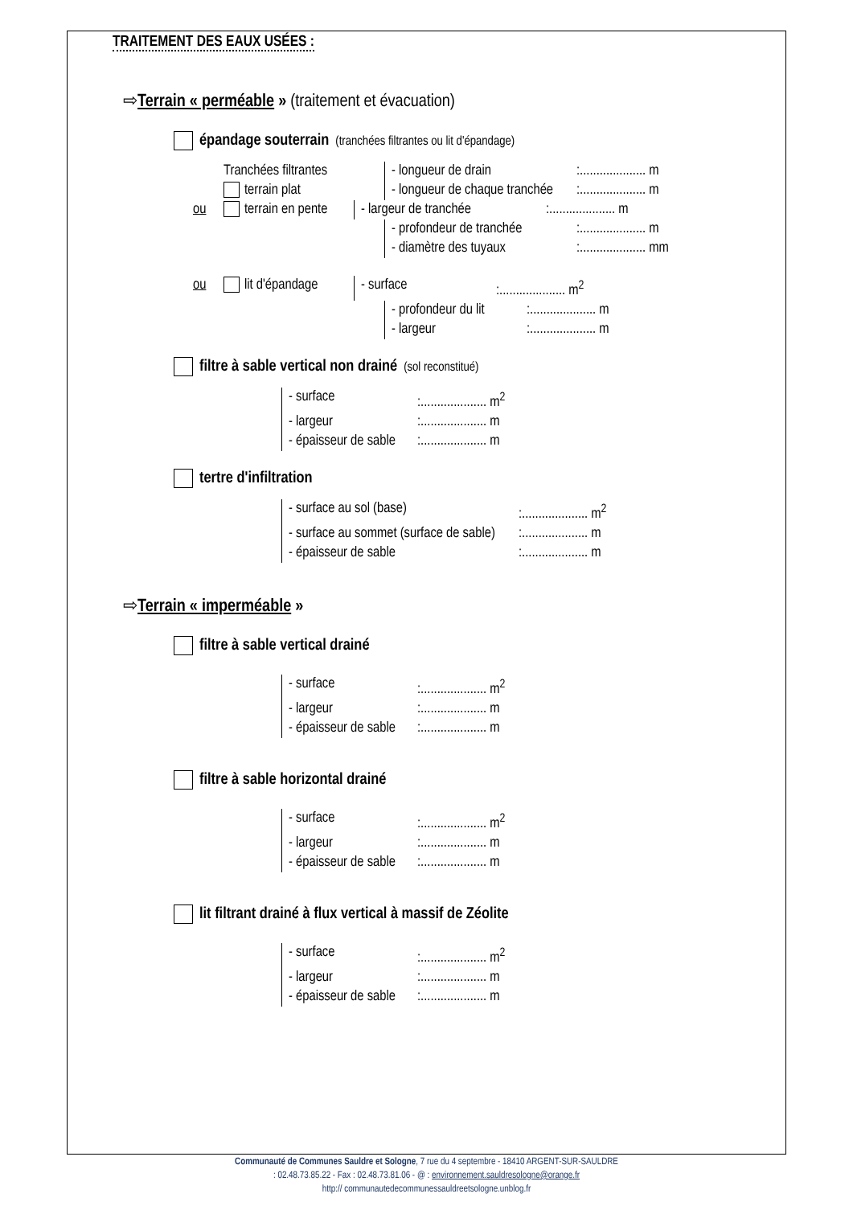TRAITEMENT DES EAUX USÉES :
⇨Terrain « perméable » (traitement et évacuation)
épandage souterrain (tranchées filtrantes ou lit d'épandage)
Tranchées filtrantes - longueur de drain:.................... m
terrain plat - longueur de chaque tranchée:.................... m
ou terrain en pente - largeur de tranchée:.................... m
- profondeur de tranchée:.................... m
- diamètre des tuyaux:.................... mm
ou lit d'épandage - surface:.................... m<sup>2</sup>
- profondeur du lit:.................... m
- largeur:.................... m
filtre à sable vertical non drainé (sol reconstitué)
- surface:.................... m<sup>2</sup>
- largeur:.................... m
- épaisseur de sable:.................... m
tertre d'infiltration
- surface au sol (base):.................... m<sup>2</sup>
- surface au sommet (surface de sable):.................... m
- épaisseur de sable:.................... m
⇨Terrain « imperméable »
filtre à sable vertical drainé
- surface:.................... m<sup>2</sup>
- largeur:.................... m
- épaisseur de sable:.................... m
filtre à sable horizontal drainé
- surface:.................... m<sup>2</sup>
- largeur:.................... m
- épaisseur de sable:.................... m
lit filtrant drainé à flux vertical à massif de Zéolite
- surface:.................... m<sup>2</sup>
- largeur:.................... m
- épaisseur de sable:.................... m
Communauté de Communes Sauldre et Sologne, 7 rue du 4 septembre - 18410 ARGENT-SUR-SAULDRE
: 02.48.73.85.22 - Fax : 02.48.73.81.06 - @ : environnement.sauldresologne@orange.fr
http:// communautedecommunessauldreetsologne.unblog.fr